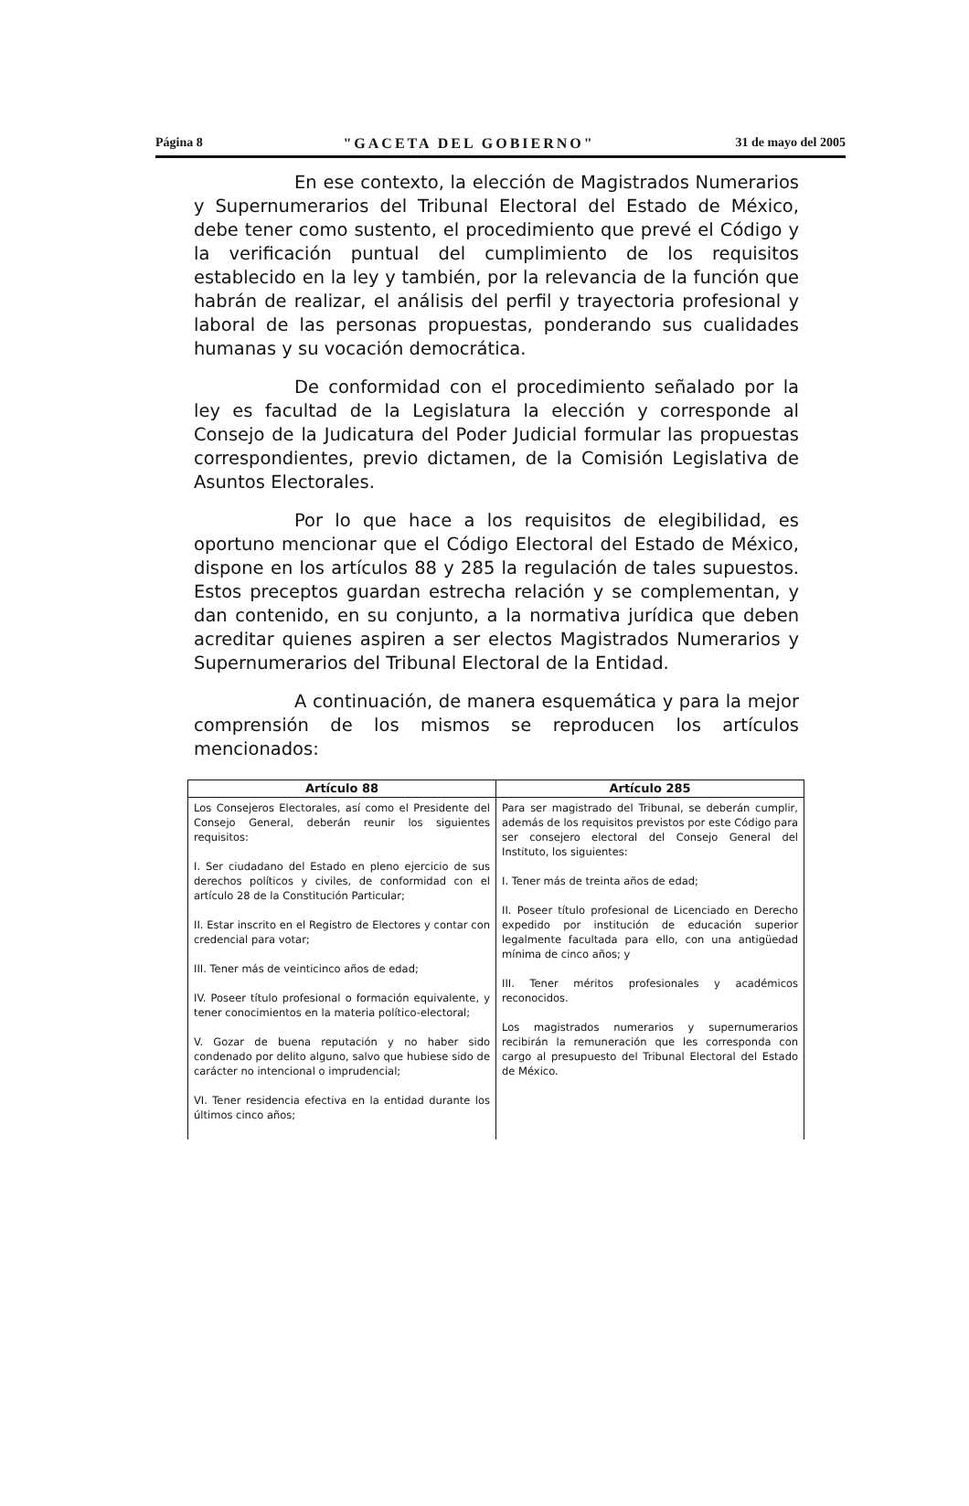Página 8 "GACETA DEL GOBIERNO" 31 de mayo del 2005
En ese contexto, la elección de Magistrados Numerarios y Supernumerarios del Tribunal Electoral del Estado de México, debe tener como sustento, el procedimiento que prevé el Código y la verificación puntual del cumplimiento de los requisitos establecido en la ley y también, por la relevancia de la función que habrán de realizar, el análisis del perfil y trayectoria profesional y laboral de las personas propuestas, ponderando sus cualidades humanas y su vocación democrática.
De conformidad con el procedimiento señalado por la ley es facultad de la Legislatura la elección y corresponde al Consejo de la Judicatura del Poder Judicial formular las propuestas correspondientes, previo dictamen, de la Comisión Legislativa de Asuntos Electorales.
Por lo que hace a los requisitos de elegibilidad, es oportuno mencionar que el Código Electoral del Estado de México, dispone en los artículos 88 y 285 la regulación de tales supuestos. Estos preceptos guardan estrecha relación y se complementan, y dan contenido, en su conjunto, a la normativa jurídica que deben acreditar quienes aspiren a ser electos Magistrados Numerarios y Supernumerarios del Tribunal Electoral de la Entidad.
A continuación, de manera esquemática y para la mejor comprensión de los mismos se reproducen los artículos mencionados:
| Artículo 88 | Artículo 285 |
| --- | --- |
| Los Consejeros Electorales, así como el Presidente del Consejo General, deberán reunir los siguientes requisitos: I. Ser ciudadano del Estado en pleno ejercicio de sus derechos políticos y civiles, de conformidad con el artículo 28 de la Constitución Particular; II. Estar inscrito en el Registro de Electores y contar con credencial para votar; III. Tener más de veinticinco años de edad; IV. Poseer título profesional o formación equivalente, y tener conocimientos en la materia político-electoral; V. Gozar de buena reputación y no haber sido condenado por delito alguno, salvo que hubiese sido de carácter no intencional o imprudencial; VI. Tener residencia efectiva en la entidad durante los últimos cinco años; | Para ser magistrado del Tribunal, se deberán cumplir, además de los requisitos previstos por este Código para ser consejero electoral del Consejo General del Instituto, los siguientes: I. Tener más de treinta años de edad; II. Poseer título profesional de Licenciado en Derecho expedido por institución de educación superior legalmente facultada para ello, con una antigüedad mínima de cinco años; y III. Tener méritos profesionales y académicos reconocidos. Los magistrados numerarios y supernumerarios recibirán la remuneración que les corresponda con cargo al presupuesto del Tribunal Electoral del Estado de México. |